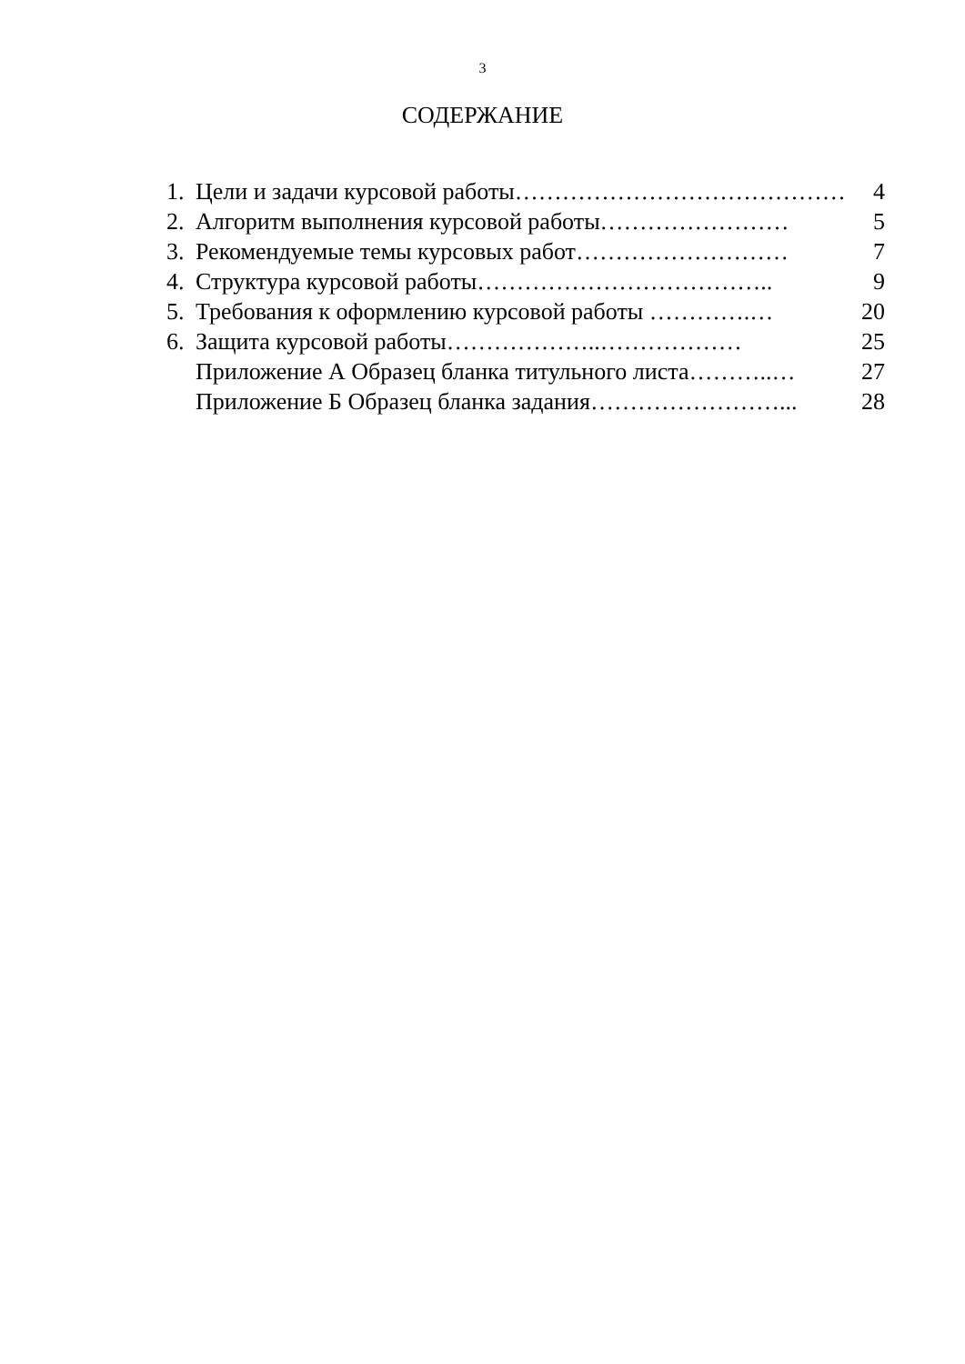3
СОДЕРЖАНИЕ
1. Цели и задачи курсовой работы…………………………………… 4
2. Алгоритм выполнения курсовой работы…………………… 5
3. Рекомендуемые темы курсовых работ……………………… 7
4. Структура курсовой работы……………………………….. 9
5. Требования к оформлению курсовой работы ………….… 20
6. Защита курсовой работы………………..……………… 25
Приложение А Образец бланка титульного листа………..… 27
Приложение Б Образец бланка задания……………………... 28